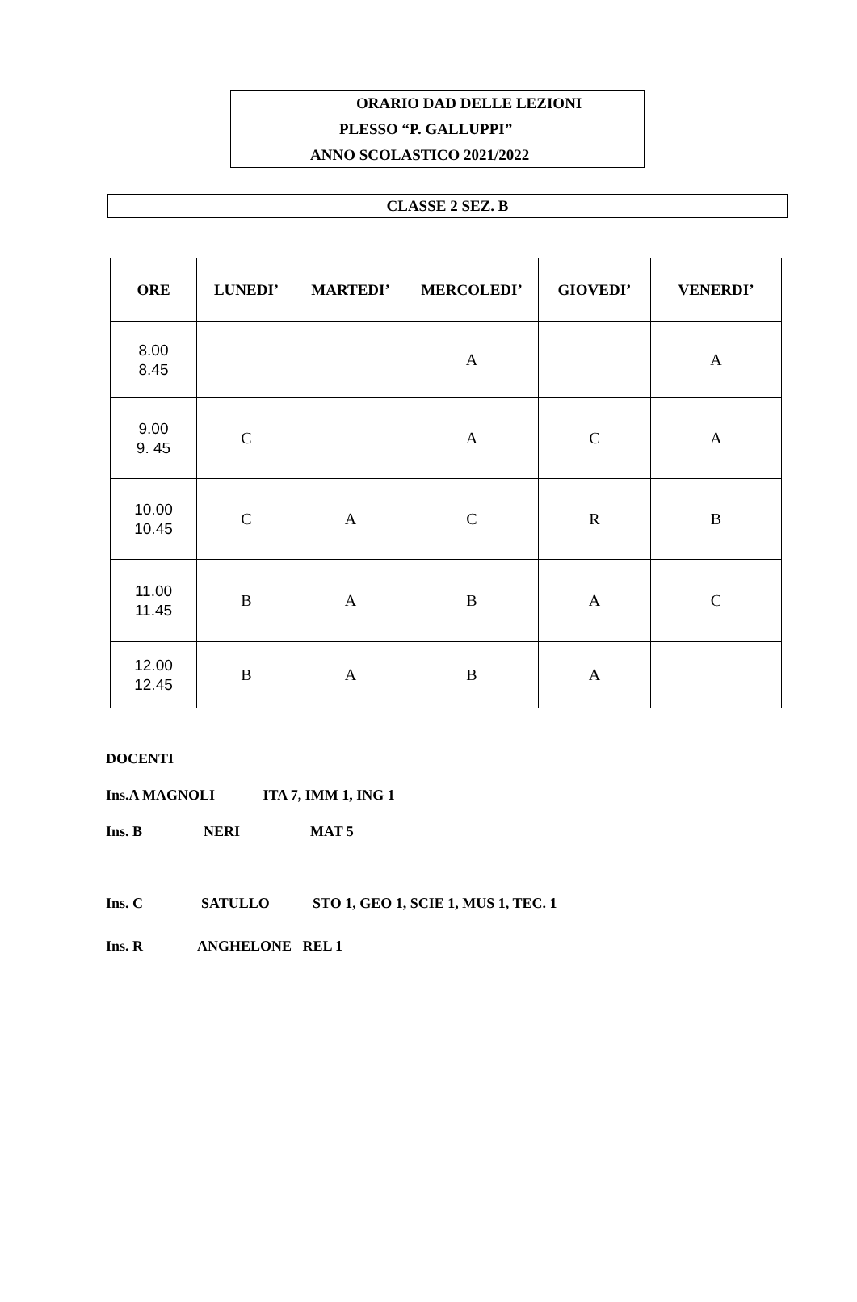ORARIO DAD DELLE LEZIONI
PLESSO “P. GALLUPPI”
ANNO SCOLASTICO 2021/2022
CLASSE 2 SEZ. B
| ORE | LUNEDI’ | MARTEDI’ | MERCOLEDI’ | GIOVEDI’ | VENERDI’ |
| --- | --- | --- | --- | --- | --- |
| 8.00 8.45 | | | A | | A |
| 9.00 9. 45 | C | | A | C | A |
| 10.00 10.45 | C | A | C | R | B |
| 11.00 11.45 | B | A | B | A | C |
| 12.00 12.45 | B | A | B | A | |
DOCENTI
Ins.A MAGNOLI ITA 7, IMM 1, ING 1
Ins. B NERI MAT 5
Ins. C SATULLO STO 1, GEO 1, SCIE 1, MUS 1, TEC. 1
Ins. R ANGHELONE REL 1